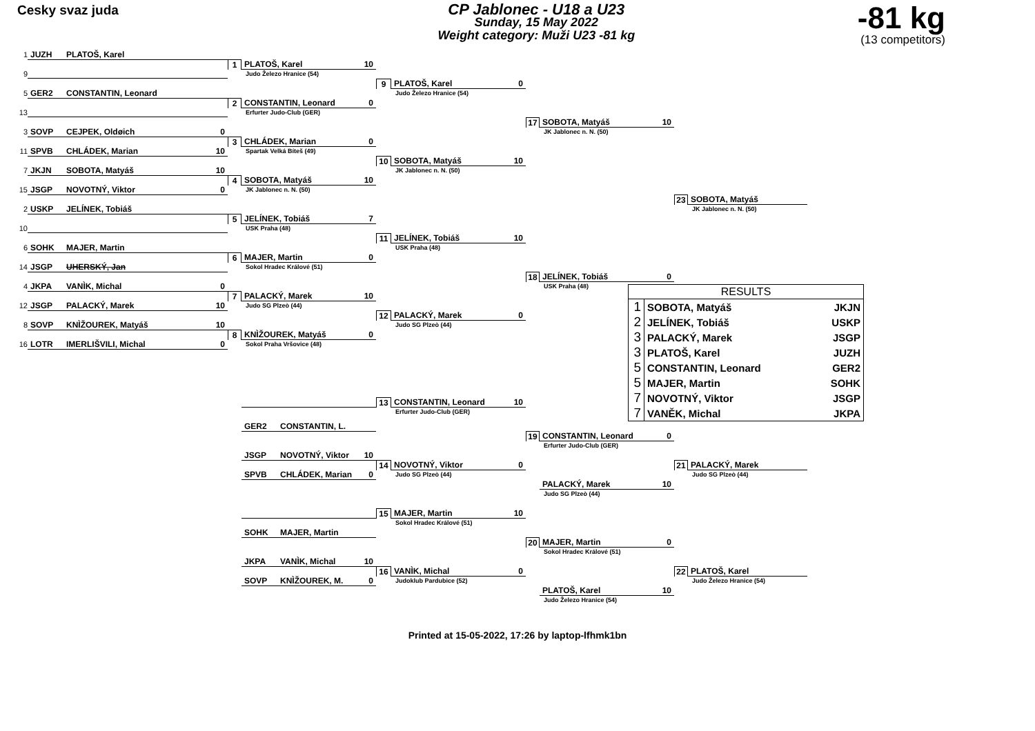Cesky svaz juda
CP Jablonec - U18 a U23
Sunday, 15 May 2022
Weight category: Muži U23 -81 kg
-81 kg
(13 competitors)
1
JUZH PLATOŠ, Karel
1
PLATOŠ, Karel 10
9
Judo Železo Hranice (54)
9
PLATOŠ, Karel 0
5
GER2 CONSTANTIN, Leonard
Judo Železo Hranice (54)
2
CONSTANTIN, Leonard 0
13
Erfurter Judo-Club (GER)
17
SOBOTA, Matyáš 10
3
SOVP CEJPEK, Oldøich 0
JK Jablonec n. N. (50)
3
CHLÁDEK, Marian 0
11
SPVB CHLÁDEK, Marian 10
Spartak Velká Bíteš (49)
10
SOBOTA, Matyáš 10
7
JKJN SOBOTA, Matyáš 10
JK Jablonec n. N. (50)
4
SOBOTA, Matyáš 10
15
JSGP NOVOTNÝ, Viktor 0
JK Jablonec n. N. (50)
23
SOBOTA, Matyáš
2
USKP JELÍNEK, Tobiáš
JK Jablonec n. N. (50)
5
JELÍNEK, Tobiáš 7
10
USK Praha (48)
11
JELÍNEK, Tobiáš 10
6
SOHK MAJER, Martin
USK Praha (48)
6
MAJER, Martin 0
14
JSGP UHERSKÝ, Jan
Sokol Hradec Králové (51)
18
JELÍNEK, Tobiáš 0
4
JKPA VANÌK, Michal 0
USK Praha (48)
7
PALACKÝ, Marek 10
12
JSGP PALACKÝ, Marek 10
Judo SG Plzeò (44)
12
PALACKÝ, Marek 0
8
SOVP KNÌŽOUREK, Matyáš 10
Judo SG Plzeò (44)
8
KNÌŽOUREK, Matyáš 0
16
LOTR IMERLIŠVILI, Michal 0
Sokol Praha Vršovice (48)
13
CONSTANTIN, Leonard 10
Erfurter Judo-Club (GER)
| RESULTS | | |
| --- | --- | --- |
| 1 | SOBOTA, Matyáš | JKJN |
| 2 | JELÍNEK, Tobiáš | USKP |
| 3 | PALACKÝ, Marek | JSGP |
| 3 | PLATOŠ, Karel | JUZH |
| 5 | CONSTANTIN, Leonard | GER2 |
| 5 | MAJER, Martin | SOHK |
| 7 | NOVOTNÝ, Viktor | JSGP |
| 7 | VANĚK, Michal | JKPA |
GER2 CONSTANTIN, L.
19
CONSTANTIN, Leonard 0
Erfurter Judo-Club (GER)
JSGP NOVOTNÝ, Viktor 10
14
NOVOTNÝ, Viktor 0
21
PALACKÝ, Marek
SPVB CHLÁDEK, Marian 0
Judo SG Plzeò (44)
Judo SG Plzeò (44)
PALACKÝ, Marek 10
Judo SG Plzeò (44)
15
MAJER, Martin 10
Sokol Hradec Králové (51)
SOHK MAJER, Martin
20
MAJER, Martin 0
Sokol Hradec Králové (51)
JKPA VANÌK, Michal 10
16
VANÌK, Michal 0
22
PLATOŠ, Karel
SOVP KNÌŽOUREK, M. 0
Judoklub Pardubice (52)
Judo Železo Hranice (54)
PLATOŠ, Karel 10
Judo Železo Hranice (54)
Printed at 15-05-2022, 17:26 by laptop-lfhmk1bn